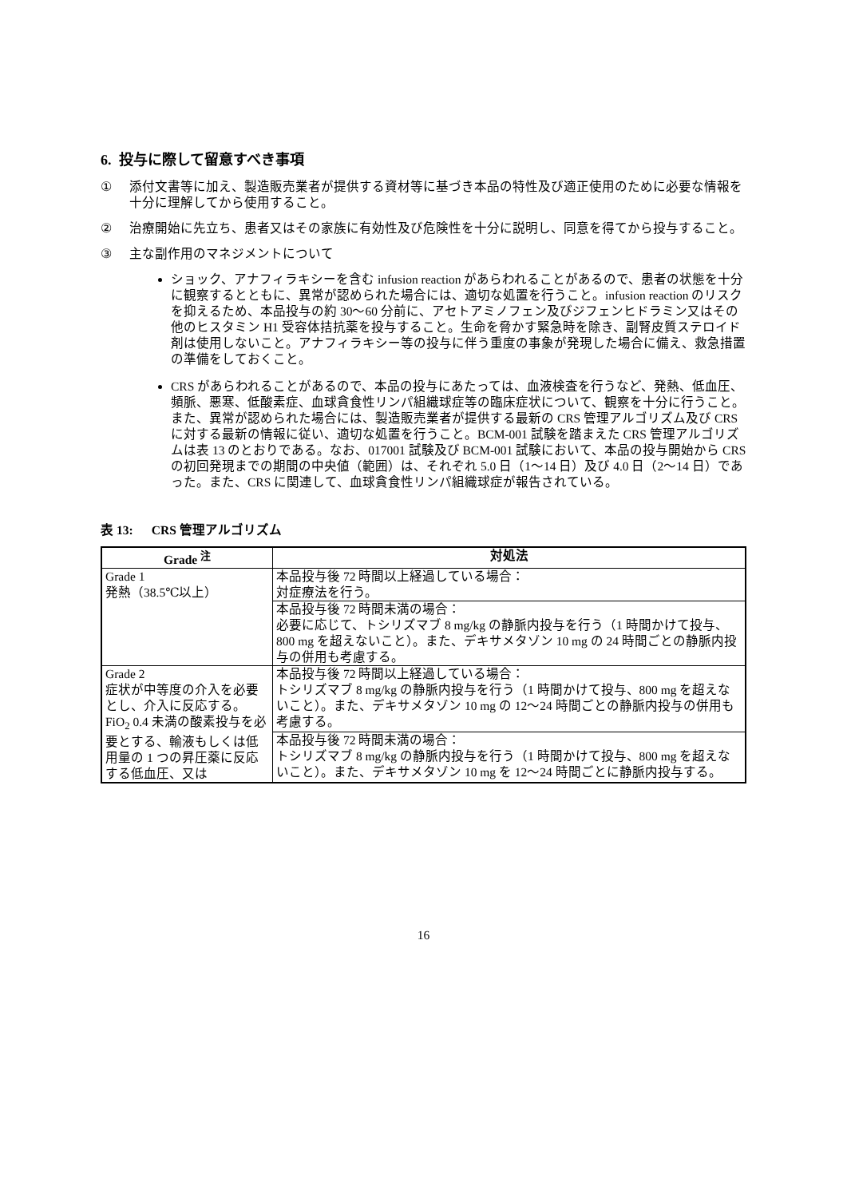6. 投与に際して留意すべき事項
① 添付文書等に加え、製造販売業者が提供する資材等に基づき本品の特性及び適正使用のために必要な情報を十分に理解してから使用すること。
② 治療開始に先立ち、患者又はその家族に有効性及び危険性を十分に説明し、同意を得てから投与すること。
③ 主な副作用のマネジメントについて
ショック、アナフィラキシーを含む infusion reaction があらわれることがあるので、患者の状態を十分に観察するとともに、異常が認められた場合には、適切な処置を行うこと。infusion reaction のリスクを抑えるため、本品投与の約 30～60 分前に、アセトアミノフェン及びジフェンヒドラミン又はその他のヒスタミン H1 受容体拮抗薬を投与すること。生命を脅かす緊急時を除き、副腎皮質ステロイド剤は使用しないこと。アナフィラキシー等の投与に伴う重度の事象が発現した場合に備え、救急措置の準備をしておくこと。
CRS があらわれることがあるので、本品の投与にあたっては、血液検査を行うなど、発熱、低血圧、頻脈、悪寒、低酸素症、血球貪食性リンパ組織球症等の臨床症状について、観察を十分に行うこと。また、異常が認められた場合には、製造販売業者が提供する最新の CRS 管理アルゴリズム及び CRS に対する最新の情報に従い、適切な処置を行うこと。BCM-001 試験を踏まえた CRS 管理アルゴリズムは表 13 のとおりである。なお、017001 試験及び BCM-001 試験において、本品の投与開始から CRS の初回発現までの期間の中央値（範囲）は、それぞれ 5.0 日（1～14 日）及び 4.0 日（2～14 日）であった。また、CRS に関連して、血球貪食性リンパ組織球症が報告されている。
表 13: CRS 管理アルゴリズム
| Grade <sup>注</sup> | 対処法 |
| --- | --- |
| Grade 1 発熱（38.5℃以上） | 本品投与後 72 時間以上経過している場合： 対症療法を行う。 |
| | 本品投与後 72 時間未満の場合： 必要に応じて、トシリズマブ 8 mg/kg の静脈内投与を行う（1 時間かけて投与、800 mg を超えないこと）。また、デキサメタゾン 10 mg の 24 時間ごとの静脈内投与の併用も考慮する。 |
| Grade 2 症状が中等度の介入を必要とし、介入に反応する。 FiO<sub>2</sub> 0.4 未満の酸素投与を必要とする、輸液もしくは低用量の 1 つの昇圧薬に反応する低血圧、又は | 本品投与後 72 時間以上経過している場合： トシリズマブ 8 mg/kg の静脈内投与を行う（1 時間かけて投与、800 mg を超えないこと）。また、デキサメタゾン 10 mg の 12～24 時間ごとの静脈内投与の併用も考慮する。 |
| | 本品投与後 72 時間未満の場合： トシリズマブ 8 mg/kg の静脈内投与を行う（1 時間かけて投与、800 mg を超えないこと）。また、デキサメタゾン 10 mg を 12～24 時間ごとに静脈内投与する。 |
16